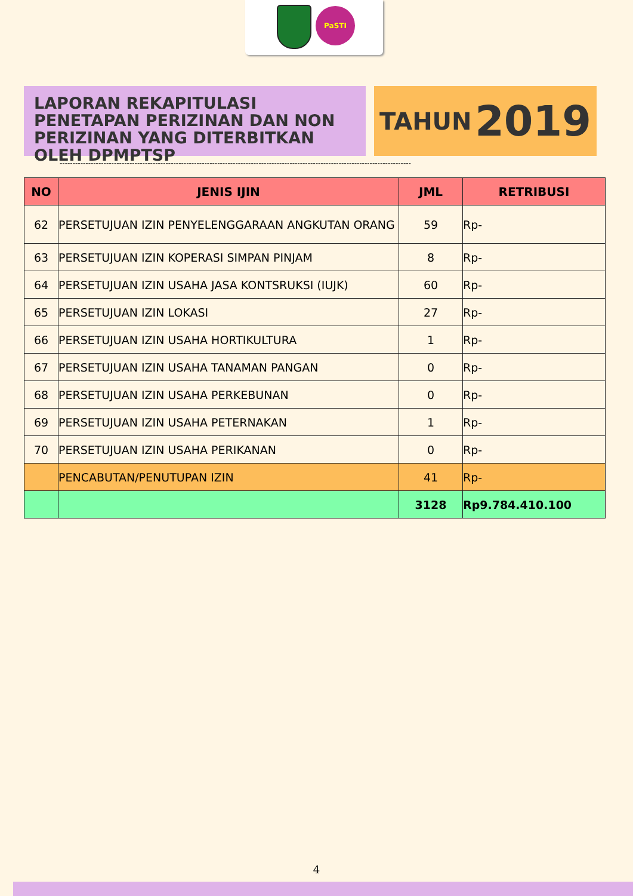PaSTI
LAPORAN REKAPITULASI PENETAPAN PERIZINAN DAN NON PERIZINAN YANG DITERBITKAN OLEH DPMPTSP
TAHUN 2019
----------------------------------------------------------------------------------------------------------------------------------------
| NO | JENIS IJIN | JML | RETRIBUSI |
| --- | --- | --- | --- |
| 62 | PERSETUJUAN IZIN PENYELENGGARAAN ANGKUTAN ORANG | 59 | Rp- |
| 63 | PERSETUJUAN IZIN KOPERASI SIMPAN PINJAM | 8 | Rp- |
| 64 | PERSETUJUAN IZIN USAHA JASA KONTSRUKSI (IUJK) | 60 | Rp- |
| 65 | PERSETUJUAN IZIN LOKASI | 27 | Rp- |
| 66 | PERSETUJUAN IZIN USAHA HORTIKULTURA | 1 | Rp- |
| 67 | PERSETUJUAN IZIN USAHA TANAMAN PANGAN | 0 | Rp- |
| 68 | PERSETUJUAN IZIN USAHA PERKEBUNAN | 0 | Rp- |
| 69 | PERSETUJUAN IZIN USAHA PETERNAKAN | 1 | Rp- |
| 70 | PERSETUJUAN IZIN USAHA PERIKANAN | 0 | Rp- |
| | PENCABUTAN/PENUTUPAN IZIN | 41 | Rp- |
| | | 3128 | Rp9.784.410.100 |
4